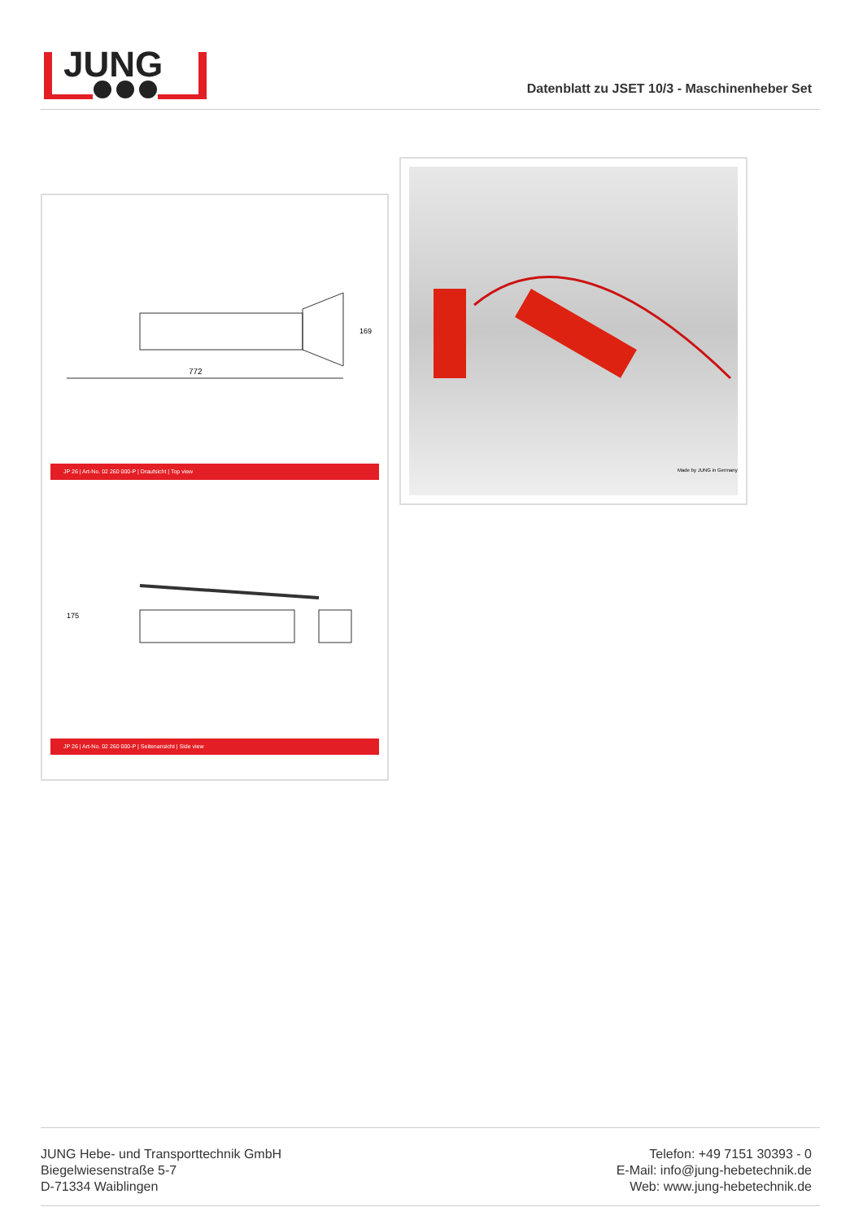JUNG
Datenblatt zu JSET 10/3 - Maschinenheber Set
772
169
JP 26 | Art-No. 02 260 000-P | Draufsicht | Top view
175
JP 26 | Art-No. 02 260 000-P | Seitenansicht | Side view
Made by JUNG in Germany
JUNG Hebe- und Transporttechnik GmbH
Biegelwiesenstraße 5-7
D-71334 Waiblingen
Telefon: +49 7151 30393 - 0
E-Mail: info@jung-hebetechnik.de
Web: www.jung-hebetechnik.de